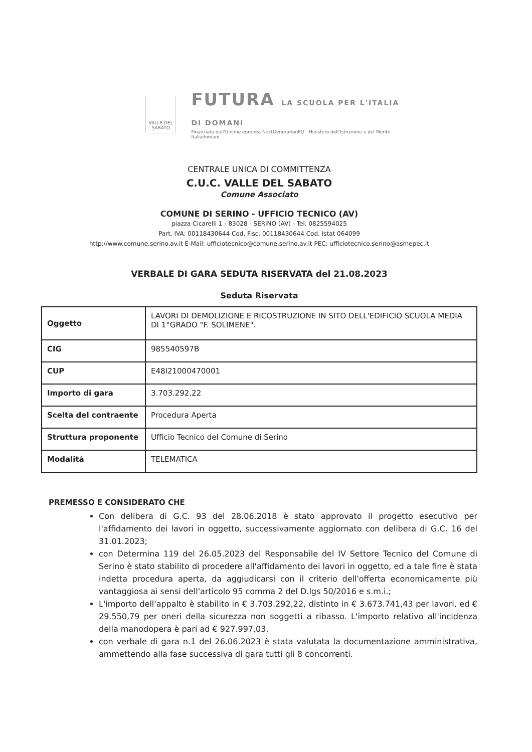VALLE DEL SABATO
FUTURA LA SCUOLA PER L'ITALIA DI DOMANI
Finanziato dall'Unione europea NextGenerationEU Ministero dell'Istruzione e del Merito Italiadomani
CENTRALE UNICA DI COMMITTENZA
C.U.C. VALLE DEL SABATO
Comune Associato
COMUNE DI SERINO - UFFICIO TECNICO (AV)
piazza Cicarelli 1 - 83028 - SERINO (AV) - Tel. 0825594025
Part. IVA: 00118430644 Cod. Fisc. 00118430644 Cod. Istat 064099
http://www.comune.serino.av.it E-Mail: ufficiotecnico@comune.serino.av.it PEC: ufficiotecnico.serino@asmepec.it
VERBALE DI GARA SEDUTA RISERVATA del 21.08.2023
Seduta Riservata
| Oggetto | LAVORI DI DEMOLIZIONE E RICOSTRUZIONE IN SITO DELL'EDIFICIO SCUOLA MEDIA DI 1°GRADO "F. SOLIMENE". |
| CIG | 985540597B |
| CUP | E48I21000470001 |
| Importo di gara | 3.703.292,22 |
| Scelta del contraente | Procedura Aperta |
| Struttura proponente | Ufficio Tecnico del Comune di Serino |
| Modalità | TELEMATICA |
PREMESSO E CONSIDERATO CHE
Con delibera di G.C. 93 del 28.06.2018 è stato approvato il progetto esecutivo per l'affidamento dei lavori in oggetto, successivamente aggiornato con delibera di G.C. 16 del 31.01.2023;
con Determina 119 del 26.05.2023 del Responsabile del IV Settore Tecnico del Comune di Serino è stato stabilito di procedere all'affidamento dei lavori in oggetto, ed a tale fine è stata indetta procedura aperta, da aggiudicarsi con il criterio dell'offerta economicamente più vantaggiosa ai sensi dell'articolo 95 comma 2 del D.lgs 50/2016 e s.m.i.;
L'importo dell'appalto è stabilito in € 3.703.292,22, distinto in € 3.673.741,43 per lavori, ed € 29.550,79 per oneri della sicurezza non soggetti a ribasso. L'importo relativo all'incidenza della manodopera è pari ad € 927.997,03.
con verbale di gara n.1 del 26.06.2023 è stata valutata la documentazione amministrativa, ammettendo alla fase successiva di gara tutti gli 8 concorrenti.